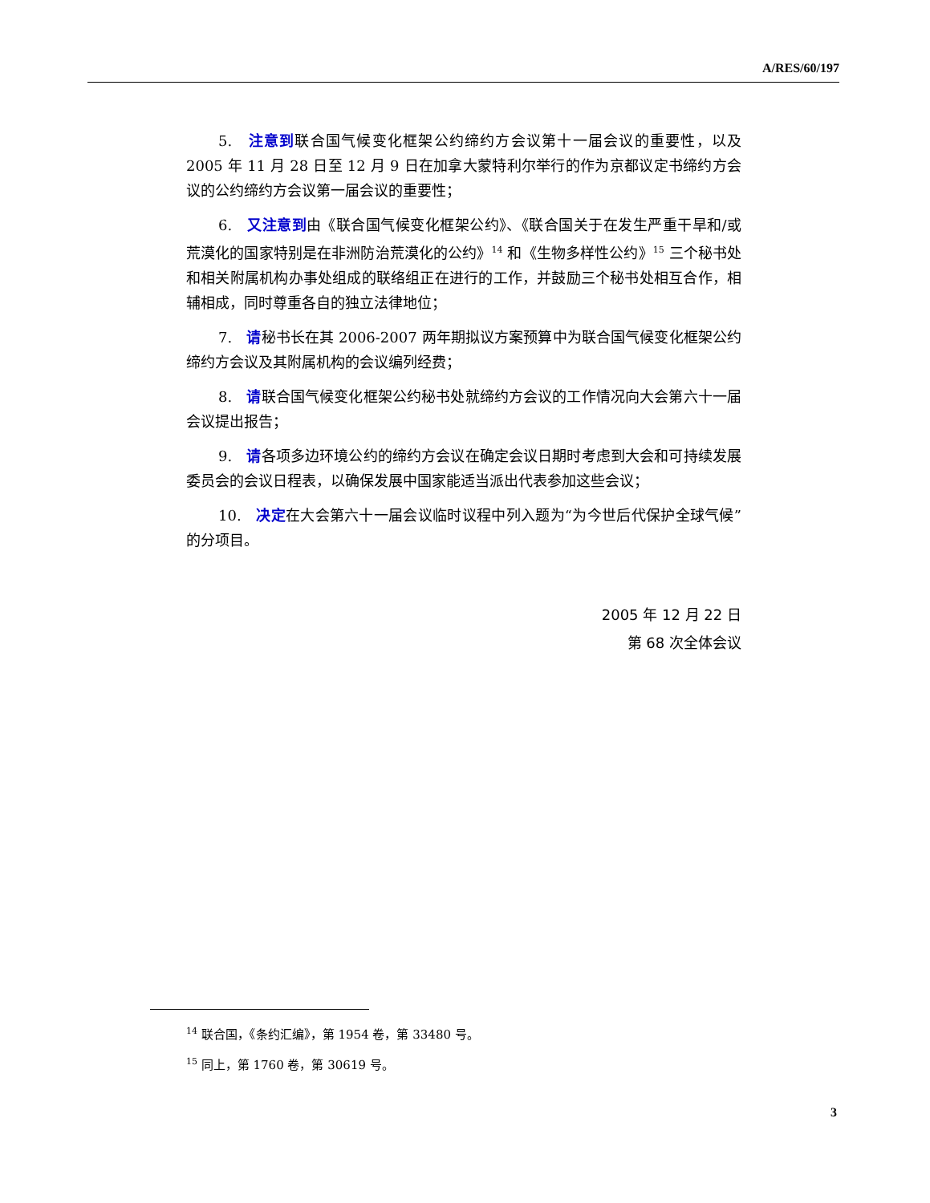A/RES/60/197
5.　注意到联合国气候变化框架公约缔约方会议第十一届会议的重要性，以及 2005 年 11 月 28 日至 12 月 9 日在加拿大蒙特利尔举行的作为京都议定书缔约方会议的公约缔约方会议第一届会议的重要性；
6.　又注意到由《联合国气候变化框架公约》、《联合国关于在发生严重干旱和/或荒漠化的国家特别是在非洲防治荒漠化的公约》<sup>14</sup> 和《生物多样性公约》<sup>15</sup> 三个秘书处和相关附属机构办事处组成的联络组正在进行的工作，并鼓励三个秘书处相互合作，相辅相成，同时尊重各自的独立法律地位；
7.　请秘书长在其 2006-2007 两年期拟议方案预算中为联合国气候变化框架公约缔约方会议及其附属机构的会议编列经费；
8.　请联合国气候变化框架公约秘书处就缔约方会议的工作情况向大会第六十一届会议提出报告；
9.　请各项多边环境公约的缔约方会议在确定会议日期时考虑到大会和可持续发展委员会的会议日程表，以确保发展中国家能适当派出代表参加这些会议；
10.　决定在大会第六十一届会议临时议程中列入题为“为今世后代保护全球气候”的分项目。
2005 年 12 月 22 日
第 68 次全体会议
<sup>14</sup> 联合国，《条约汇编》，第 1954 卷，第 33480 号。
<sup>15</sup> 同上，第 1760 卷，第 30619 号。
3